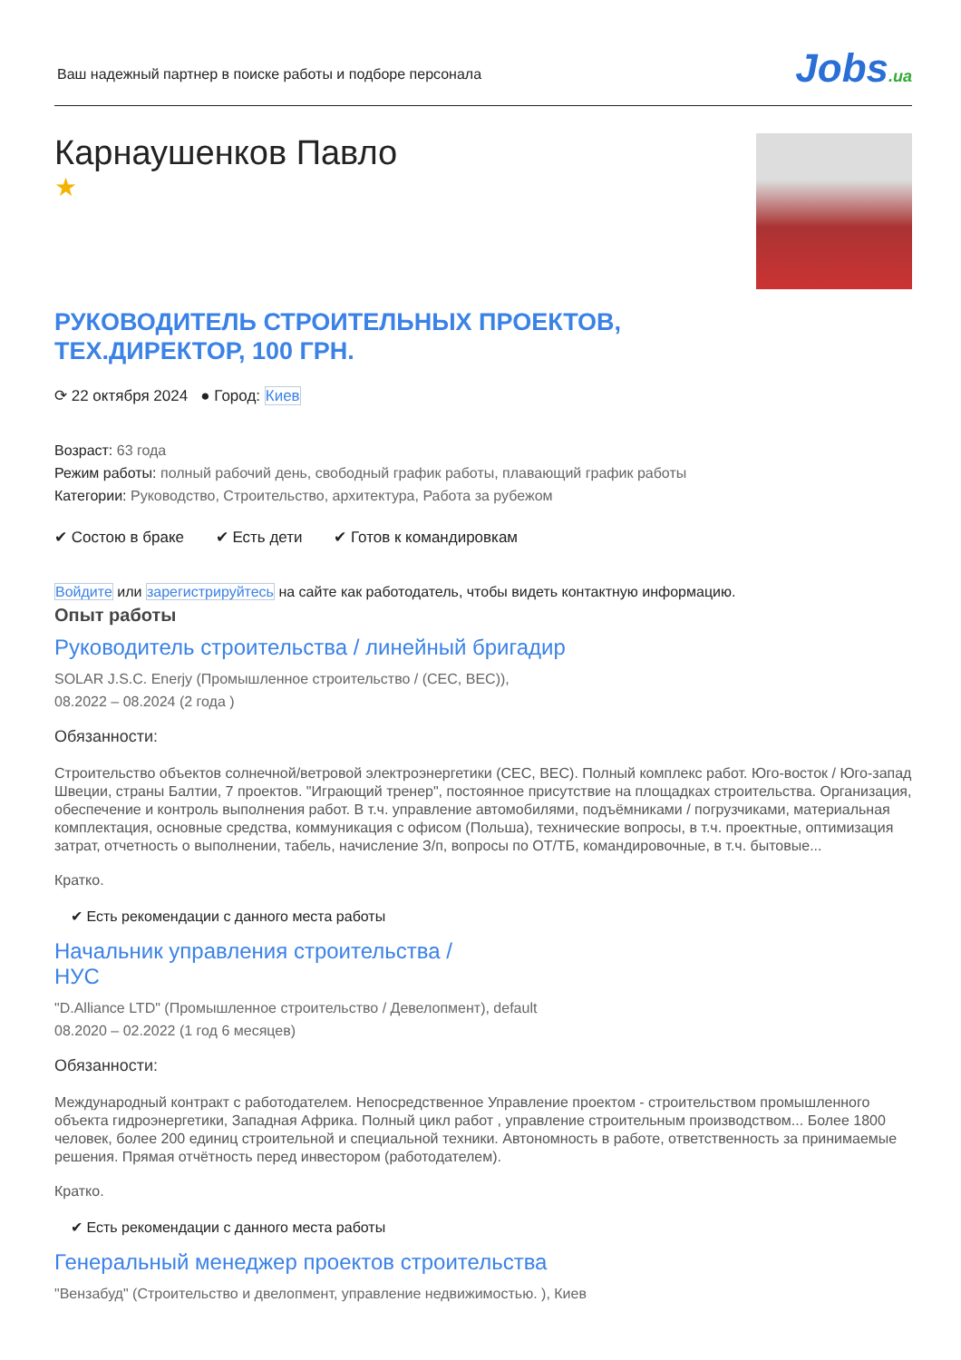Ваш надежный партнер в поиске работы и подборе персонала
Jobs.ua
Карнаушенков Павло
★
РУКОВОДИТЕЛЬ СТРОИТЕЛЬНЫХ ПРОЕКТОВ,
ТЕХ.ДИРЕКТОР, 100 ГРН.
⟳ 22 октября 2024 ● Город: Киев
Возраст: 63 года
Режим работы: полный рабочий день, свободный график работы, плавающий график работы
Категории: Руководство, Строительство, архитектура, Работа за рубежом
✔ Состою в браке ✔ Есть дети ✔ Готов к командировкам
Войдите или зарегистрируйтесь на сайте как работодатель, чтобы видеть контактную информацию.
Опыт работы
Руководитель строительства / линейный бригадир
SOLAR J.S.C. Enerjy (Промышленное строительство / (СЕС, ВЕС)),
08.2022 – 08.2024 (2 года )
Обязанности:
Строительство объектов солнечной/ветровой электроэнергетики (СЕС, ВЕС). Полный комплекс работ. Юго-восток / Юго-запад Швеции, страны Балтии, 7 проектов. "Играющий тренер", постоянное присутствие на площадках строительства. Организация, обеспечение и контроль выполнения работ. В т.ч. управление автомобилями, подъёмниками / погрузчиками, материальная комплектация, основные средства, коммуникация с офисом (Польша), технические вопросы, в т.ч. проектные, оптимизация затрат, отчетность о выполнении, табель, начисление З/п, вопросы по ОТ/ТБ, командировочные, в т.ч. бытовые...
Кратко.
✔ Есть рекомендации с данного места работы
Начальник управления строительства /
НУС
"D.Alliance LTD" (Промышленное строительство / Девелопмент), default
08.2020 – 02.2022 (1 год 6 месяцев)
Обязанности:
Международный контракт с работодателем. Непосредственное Управление проектом - строительством промышленного объекта гидроэнергетики, Западная Африка. Полный цикл работ , управление строительным производством... Более 1800 человек, более 200 единиц строительной и специальной техники. Автономность в работе, ответственность за принимаемые решения. Прямая отчётность перед инвестором (работодателем).
Кратко.
✔ Есть рекомендации с данного места работы
Генеральный менеджер проектов строительства
"Вензабуд" (Строительство и двелопмент, управление недвижимостью. ), Киев